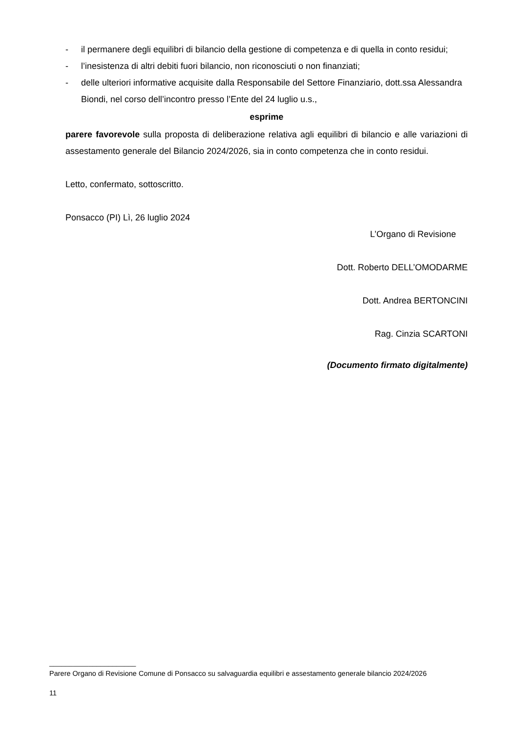- il permanere degli equilibri di bilancio della gestione di competenza e di quella in conto residui;
- l’inesistenza di altri debiti fuori bilancio, non riconosciuti o non finanziati;
- delle ulteriori informative acquisite dalla Responsabile del Settore Finanziario, dott.ssa Alessandra Biondi, nel corso dell’incontro presso l’Ente del 24 luglio u.s.,
esprime
parere favorevole sulla proposta di deliberazione relativa agli equilibri di bilancio e alle variazioni di assestamento generale del Bilancio 2024/2026, sia in conto competenza che in conto residui.
Letto, confermato, sottoscritto.
Ponsacco (PI) Lì, 26 luglio 2024
L’Organo di Revisione
Dott. Roberto DELL’OMODARME
Dott. Andrea BERTONCINI
Rag. Cinzia SCARTONI
(Documento firmato digitalmente)
______________________
Parere Organo di Revisione Comune di Ponsacco su salvaguardia equilibri e assestamento generale bilancio 2024/2026
11